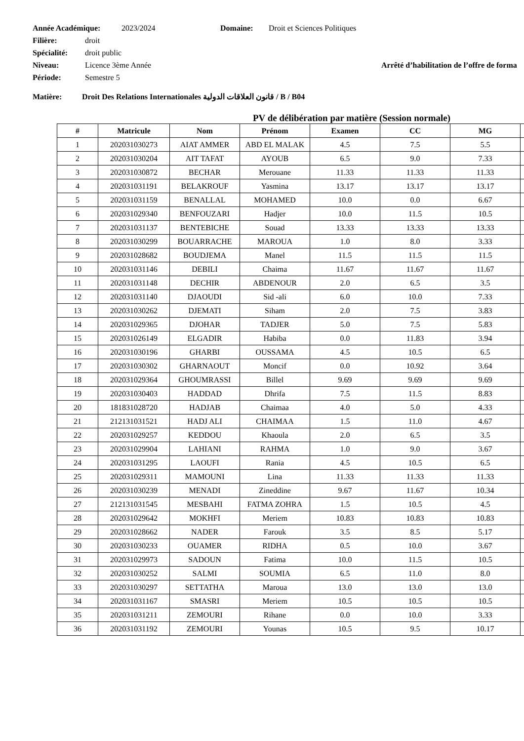Année Académique: 2023/2024 Domaine: Droit et Sciences Politiques
Filière: droit
Spécialité: droit public
Niveau: Licence 3ème Année Arrêté d’habilitation de l’offre de forma
Période: Semestre 5
Matière: Droit Des Relations Internationales قانون العلاقات الدولية / B / B04
PV de délibération par matière (Session normale)
| # | Matricule | Nom | Prénom | Examen | CC | MG | |
| --- | --- | --- | --- | --- | --- | --- | --- |
| 1 | 202031030273 | AIAT AMMER | ABD EL MALAK | 4.5 | 7.5 | 5.5 | |
| 2 | 202031030204 | AIT TAFAT | AYOUB | 6.5 | 9.0 | 7.33 | |
| 3 | 202031030872 | BECHAR | Merouane | 11.33 | 11.33 | 11.33 | |
| 4 | 202031031191 | BELAKROUF | Yasmina | 13.17 | 13.17 | 13.17 | |
| 5 | 202031031159 | BENALLAL | MOHAMED | 10.0 | 0.0 | 6.67 | |
| 6 | 202031029340 | BENFOUZARI | Hadjer | 10.0 | 11.5 | 10.5 | |
| 7 | 202031031137 | BENTEBICHE | Souad | 13.33 | 13.33 | 13.33 | |
| 8 | 202031030299 | BOUARRACHE | MAROUA | 1.0 | 8.0 | 3.33 | |
| 9 | 202031028682 | BOUDJEMA | Manel | 11.5 | 11.5 | 11.5 | |
| 10 | 202031031146 | DEBILI | Chaima | 11.67 | 11.67 | 11.67 | |
| 11 | 202031031148 | DECHIR | ABDENOUR | 2.0 | 6.5 | 3.5 | |
| 12 | 202031031140 | DJAOUDI | Sid -ali | 6.0 | 10.0 | 7.33 | |
| 13 | 202031030262 | DJEMATI | Siham | 2.0 | 7.5 | 3.83 | |
| 14 | 202031029365 | DJOHAR | TADJER | 5.0 | 7.5 | 5.83 | |
| 15 | 202031026149 | ELGADIR | Habiba | 0.0 | 11.83 | 3.94 | |
| 16 | 202031030196 | GHARBI | OUSSAMA | 4.5 | 10.5 | 6.5 | |
| 17 | 202031030302 | GHARNAOUT | Moncif | 0.0 | 10.92 | 3.64 | |
| 18 | 202031029364 | GHOUMRASSI | Billel | 9.69 | 9.69 | 9.69 | |
| 19 | 202031030403 | HADDAD | Dhrifa | 7.5 | 11.5 | 8.83 | |
| 20 | 181831028720 | HADJAB | Chaimaa | 4.0 | 5.0 | 4.33 | |
| 21 | 212131031521 | HADJ ALI | CHAIMAA | 1.5 | 11.0 | 4.67 | |
| 22 | 202031029257 | KEDDOU | Khaoula | 2.0 | 6.5 | 3.5 | |
| 23 | 202031029904 | LAHIANI | RAHMA | 1.0 | 9.0 | 3.67 | |
| 24 | 202031031295 | LAOUFI | Rania | 4.5 | 10.5 | 6.5 | |
| 25 | 202031029311 | MAMOUNI | Lina | 11.33 | 11.33 | 11.33 | |
| 26 | 202031030239 | MENADI | Zineddine | 9.67 | 11.67 | 10.34 | |
| 27 | 212131031545 | MESBAHI | FATMA ZOHRA | 1.5 | 10.5 | 4.5 | |
| 28 | 202031029642 | MOKHFI | Meriem | 10.83 | 10.83 | 10.83 | |
| 29 | 202031028662 | NADER | Farouk | 3.5 | 8.5 | 5.17 | |
| 30 | 202031030233 | OUAMER | RIDHA | 0.5 | 10.0 | 3.67 | |
| 31 | 202031029973 | SADOUN | Fatima | 10.0 | 11.5 | 10.5 | |
| 32 | 202031030252 | SALMI | SOUMIA | 6.5 | 11.0 | 8.0 | |
| 33 | 202031030297 | SETTATHA | Maroua | 13.0 | 13.0 | 13.0 | |
| 34 | 202031031167 | SMASRI | Meriem | 10.5 | 10.5 | 10.5 | |
| 35 | 202031031211 | ZEMOURI | Rihane | 0.0 | 10.0 | 3.33 | |
| 36 | 202031031192 | ZEMOURI | Younas | 10.5 | 9.5 | 10.17 | |